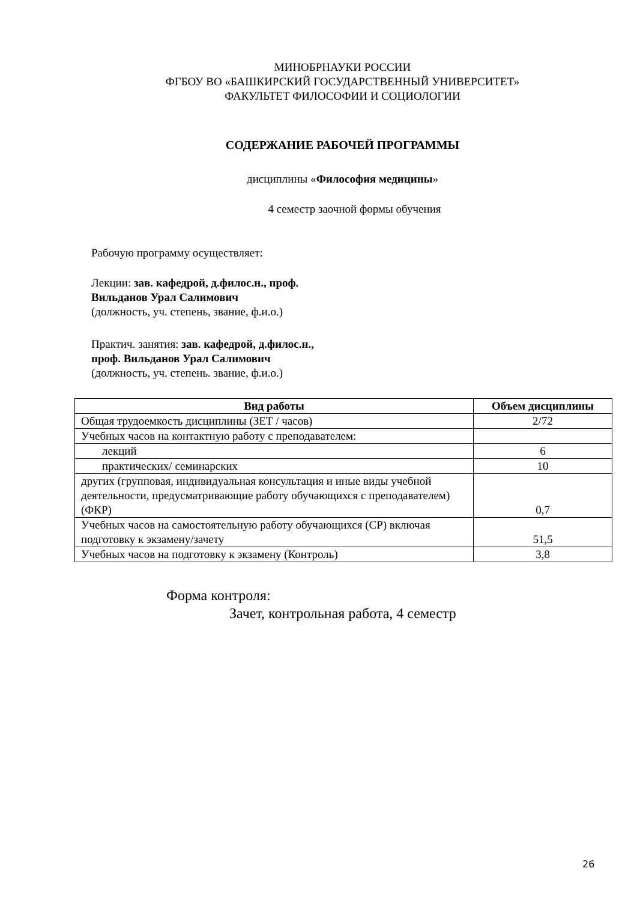МИНОБРНАУКИ РОССИИ
ФГБОУ ВО «БАШКИРСКИЙ ГОСУДАРСТВЕННЫЙ УНИВЕРСИТЕТ»
ФАКУЛЬТЕТ ФИЛОСОФИИ И СОЦИОЛОГИИ
СОДЕРЖАНИЕ РАБОЧЕЙ ПРОГРАММЫ
дисциплины «Философия медицины»
4 семестр заочной формы обучения
Рабочую программу осуществляет:
Лекции: зав. кафедрой, д.филос.н., проф.
Вильданов Урал Салимович
(должность, уч. степень, звание, ф.и.о.)
Практич. занятия: зав. кафедрой, д.филос.н.,
проф. Вильданов Урал Салимович
(должность, уч. степень. звание, ф.и.о.)
| Вид работы | Объем дисциплины |
| --- | --- |
| Общая трудоемкость дисциплины (ЗЕТ / часов) | 2/72 |
| Учебных часов на контактную работу с преподавателем: | |
| лекций | 6 |
| практических/ семинарских | 10 |
| других (групповая, индивидуальная консультация и иные виды учебной деятельности, предусматривающие работу обучающихся с преподавателем) (ФКР) | 0,7 |
| Учебных часов на самостоятельную работу обучающихся (СР) включая подготовку к экзамену/зачету | 51,5 |
| Учебных часов на подготовку к экзамену (Контроль) | 3,8 |
Форма контроля:
Зачет, контрольная работа, 4 семестр
26